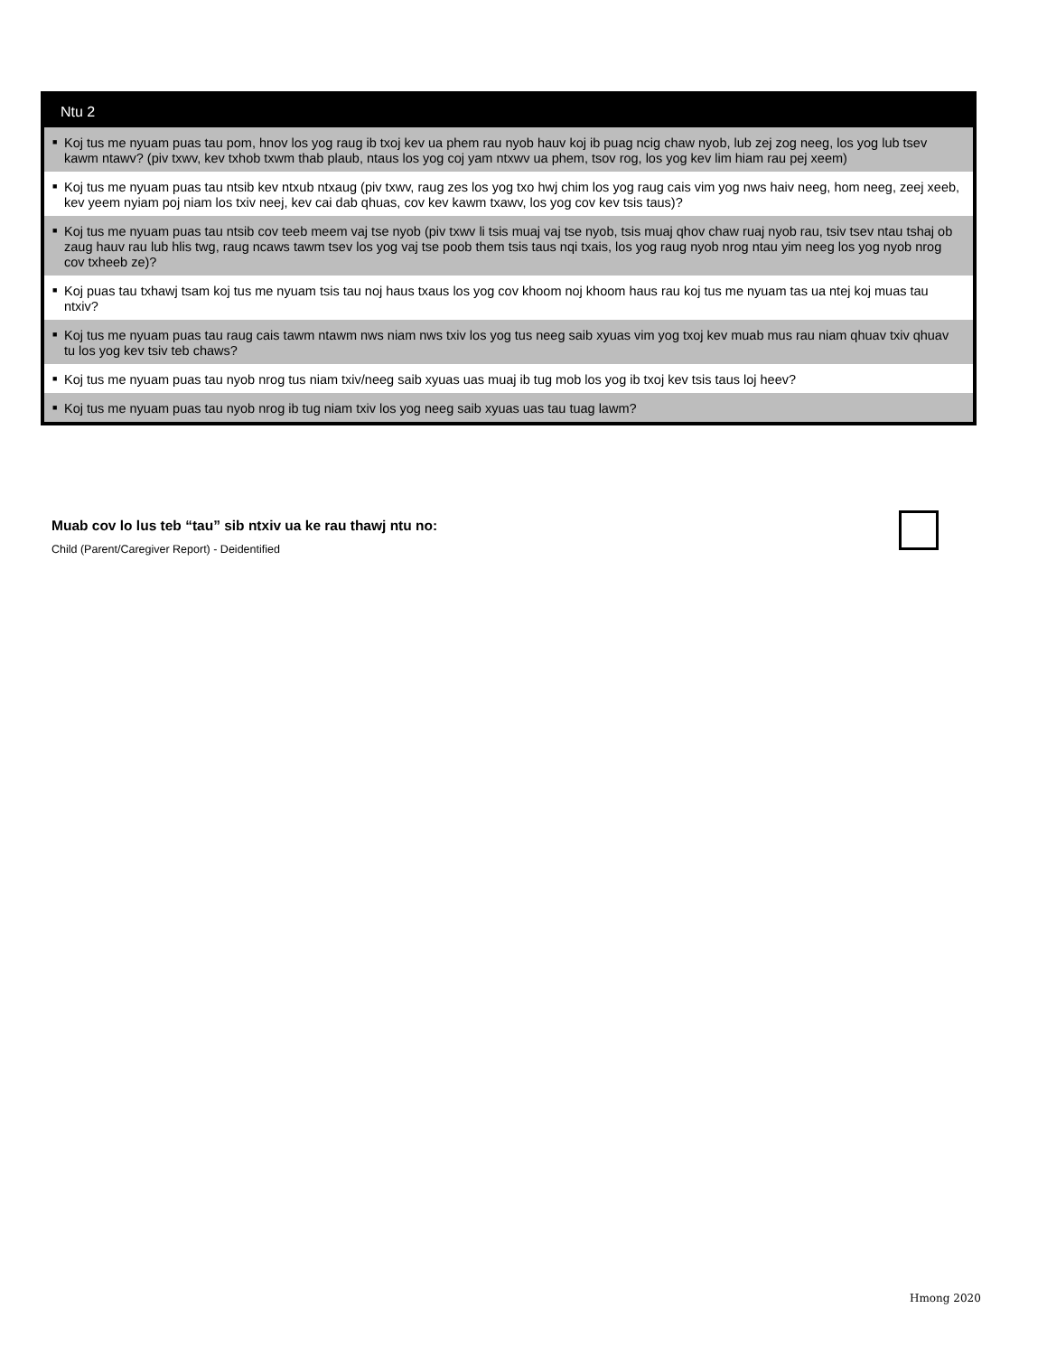Ntu 2
■ Koj tus me nyuam puas tau pom, hnov los yog raug ib txoj kev ua phem rau nyob hauv koj ib puag ncig chaw nyob, lub zej zog neeg, los yog lub tsev kawm ntawv? (piv txwv, kev txhob txwm thab plaub, ntaus los yog coj yam ntxwv ua phem, tsov rog, los yog kev lim hiam rau pej xeem)
■ Koj tus me nyuam puas tau ntsib kev ntxub ntxaug (piv txwv, raug zes los yog txo hwj chim los yog raug cais vim yog nws haiv neeg, hom neeg, zeej xeeb, kev yeem nyiam poj niam los txiv neej, kev cai dab qhuas, cov kev kawm txawv, los yog cov kev tsis taus)?
■ Koj tus me nyuam puas tau ntsib cov teeb meem vaj tse nyob (piv txwv li tsis muaj vaj tse nyob, tsis muaj qhov chaw ruaj nyob rau, tsiv tsev ntau tshaj ob zaug hauv rau lub hlis twg, raug ncaws tawm tsev los yog vaj tse poob them tsis taus nqi txais, los yog raug nyob nrog ntau yim neeg los yog nyob nrog cov txheeb ze)?
■ Koj puas tau txhawj tsam koj tus me nyuam tsis tau noj haus txaus los yog cov khoom noj khoom haus rau koj tus me nyuam tas ua ntej koj muas tau ntxiv?
■ Koj tus me nyuam puas tau raug cais tawm ntawm nws niam nws txiv los yog tus neeg saib xyuas vim yog txoj kev muab mus rau niam qhuav txiv qhuav tu los yog kev tsiv teb chaws?
■ Koj tus me nyuam puas tau nyob nrog tus niam txiv/neeg saib xyuas uas muaj ib tug mob los yog ib txoj kev tsis taus loj heev?
■ Koj tus me nyuam puas tau nyob nrog ib tug niam txiv los yog neeg saib xyuas uas tau tuag lawm?
Muab cov lo lus teb “tau” sib ntxiv ua ke rau thawj ntu no:
Child (Parent/Caregiver Report) - Deidentified
Hmong 2020